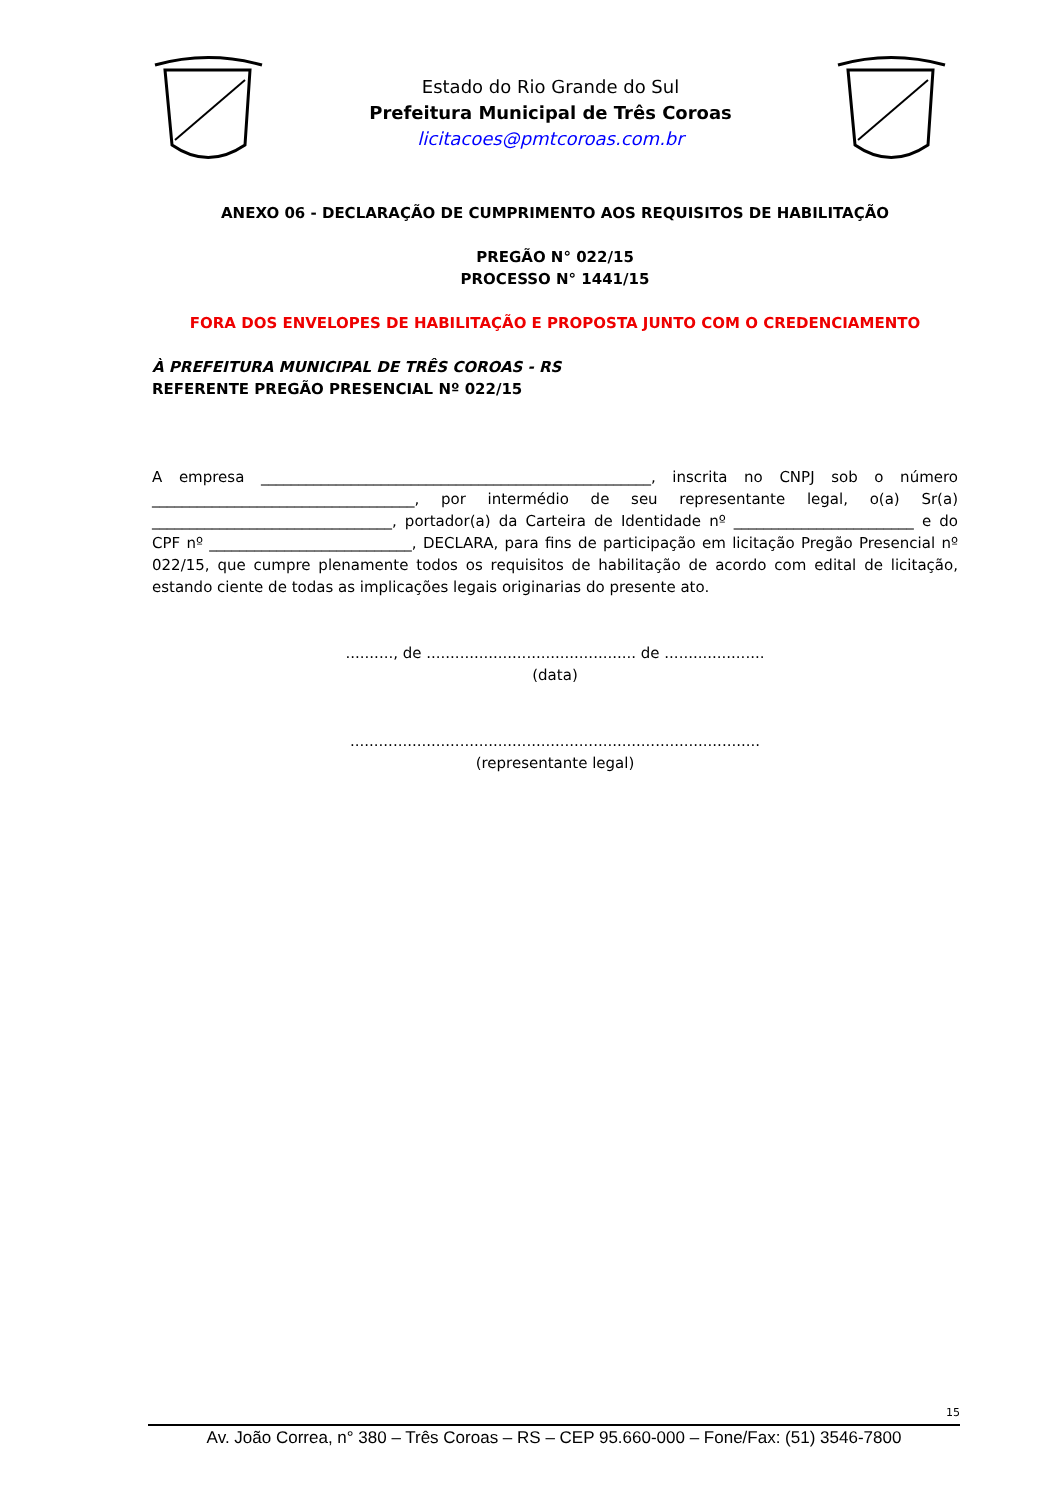Estado do Rio Grande do Sul
Prefeitura Municipal de Três Coroas
licitacoes@pmtcoroas.com.br
ANEXO 06 - DECLARAÇÃO DE CUMPRIMENTO AOS REQUISITOS DE HABILITAÇÃO
PREGÃO N° 022/15
PROCESSO N° 1441/15
FORA DOS ENVELOPES DE HABILITAÇÃO E PROPOSTA JUNTO COM O CREDENCIAMENTO
À PREFEITURA MUNICIPAL DE TRÊS COROAS - RS
REFERENTE PREGÃO PRESENCIAL Nº 022/15
A empresa ____________________________________________________, inscrita no CNPJ sob o número ___________________________________, por intermédio de seu representante legal, o(a) Sr(a) ________________________________, portador(a) da Carteira de Identidade nº ________________________ e do CPF nº ___________________________, DECLARA, para fins de participação em licitação Pregão Presencial nº 022/15, que cumpre plenamente todos os requisitos de habilitação de acordo com edital de licitação, estando ciente de todas as implicações legais originarias do presente ato.
.........., de ............................................ de .....................
(data)
......................................................................................
(representante legal)
15
Av. João Correa, n° 380 – Três Coroas – RS – CEP 95.660-000 – Fone/Fax: (51) 3546-7800